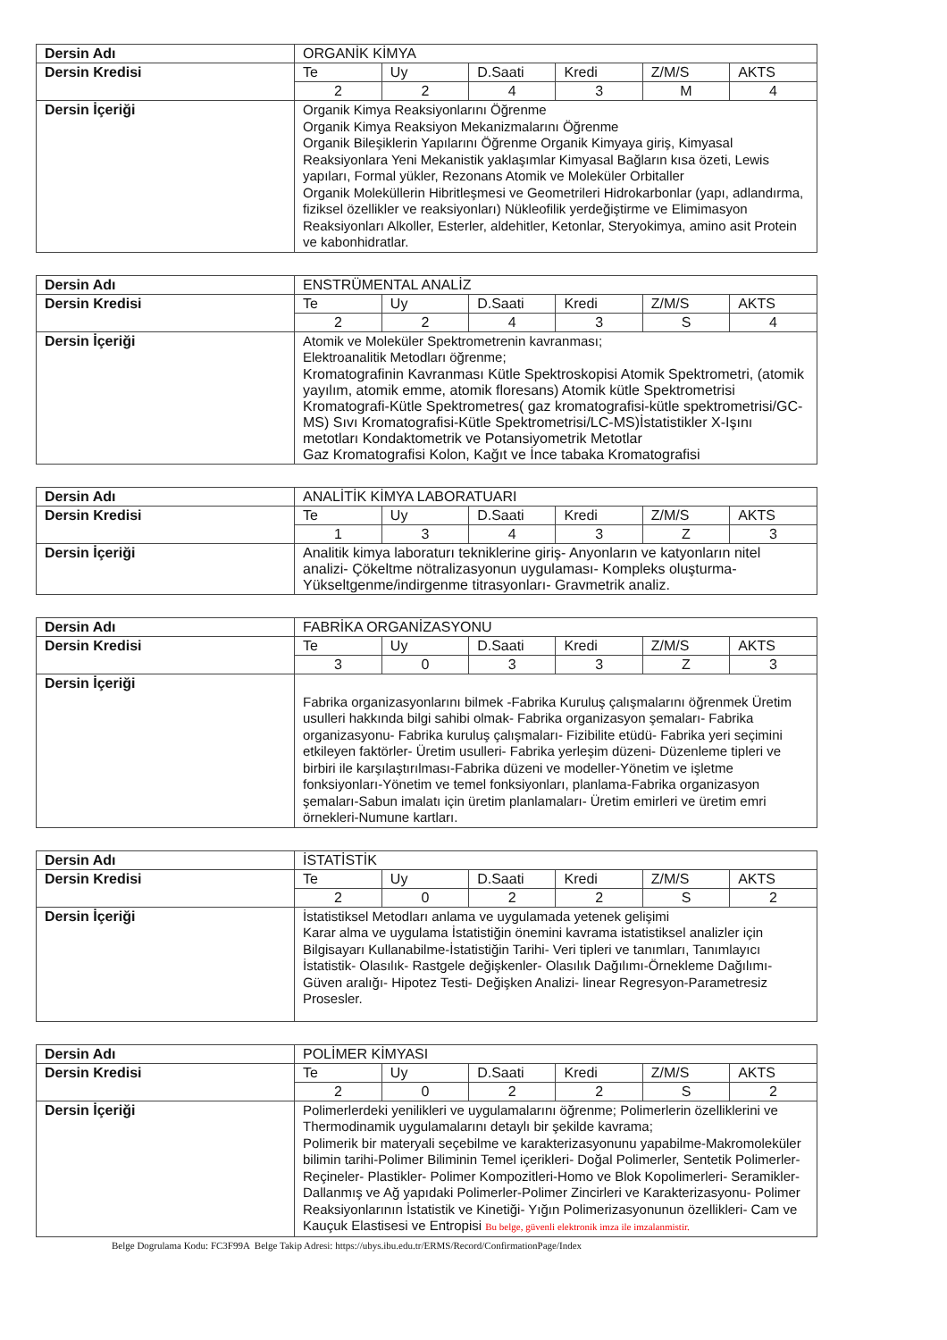| Dersin Adı | ORGANİK KİMYA |
| Dersin Kredisi | / Te / Uy / D.Saati / Kredi / Z/M/S / AKTS / / 2 / 2 / 4 / 3 / M / 4 / |
| Dersin İçeriği | Organik Kimya Reaksiyonlarını Öğrenme Organik Kimya Reaksiyon Mekanizmalarını Öğrenme Organik Bileşiklerin Yapılarını Öğrenme Organik Kimyaya giriş, Kimyasal Reaksiyonlara Yeni Mekanistik yaklaşımlar Kimyasal Bağların kısa özeti, Lewis yapıları, Formal yükler, Rezonans Atomik ve Moleküler Orbitaller Organik Moleküllerin Hibritleşmesi ve Geometrileri Hidrokarbonlar (yapı, adlandırma, fiziksel özellikler ve reaksiyonları) Nükleofilik yerdeğiştirme ve Elimimasyon Reaksiyonları Alkoller, Esterler, aldehitler, Ketonlar, Steryokimya, amino asit Protein ve kabonhidratlar. |
| Dersin Adı | ENSTRÜMENTAL ANALİZ |
| Dersin Kredisi | / Te / Uy / D.Saati / Kredi / Z/M/S / AKTS / / 2 / 2 / 4 / 3 / S / 4 / |
| Dersin İçeriği | Atomik ve Moleküler Spektrometrenin kavranması; Elektroanalitik Metodları öğrenme; Kromatografinin Kavranması Kütle Spektroskopisi Atomik Spektrometri, (atomik yayılım, atomik emme, atomik floresans) Atomik kütle Spektrometrisi Kromatografi-Kütle Spektrometres( gaz kromatografisi-kütle spektrometrisi/GC-MS) Sıvı Kromatografisi-Kütle Spektrometrisi/LC-MS)İstatistikler X-Işını metotları Kondaktometrik ve Potansiyometrik Metotlar Gaz Kromatografisi Kolon, Kağıt ve İnce tabaka Kromatografisi |
| Dersin Adı | ANALİTİK KİMYA LABORATUARI |
| Dersin Kredisi | / Te / Uy / D.Saati / Kredi / Z/M/S / AKTS / / 1 / 3 / 4 / 3 / Z / 3 / |
| Dersin İçeriği | Analitik kimya laboraturı tekniklerine giriş- Anyonların ve katyonların nitel analizi- Çökeltme nötralizasyonun uygulaması- Kompleks oluşturma- Yükseltgenme/indirgenme titrasyonları- Gravmetrik analiz. |
| Dersin Adı | FABRİKA ORGANİZASYONU |
| Dersin Kredisi | / Te / Uy / D.Saati / Kredi / Z/M/S / AKTS / / 3 / 0 / 3 / 3 / Z / 3 / |
| Dersin İçeriği | Fabrika organizasyonlarını bilmek -Fabrika Kuruluş çalışmalarını öğrenmek Üretim usulleri hakkında bilgi sahibi olmak- Fabrika organizasyon şemaları- Fabrika organizasyonu- Fabrika kuruluş çalışmaları- Fizibilite etüdü- Fabrika yeri seçimini etkileyen faktörler- Üretim usulleri- Fabrika yerleşim düzeni- Düzenleme tipleri ve birbiri ile karşılaştırılması-Fabrika düzeni ve modeller-Yönetim ve işletme fonksiyonları-Yönetim ve temel fonksiyonları, planlama-Fabrika organizasyon şemaları-Sabun imalatı için üretim planlamaları- Üretim emirleri ve üretim emri örnekleri-Numune kartları. |
| Dersin Adı | İSTATİSTİK |
| Dersin Kredisi | / Te / Uy / D.Saati / Kredi / Z/M/S / AKTS / / 2 / 0 / 2 / 2 / S / 2 / |
| Dersin İçeriği | İstatistiksel Metodları anlama ve uygulamada yetenek gelişimi Karar alma ve uygulama İstatistiğin önemini kavrama istatistiksel analizler için Bilgisayarı Kullanabilme-İstatistiğin Tarihi- Veri tipleri ve tanımları, Tanımlayıcı İstatistik- Olasılık- Rastgele değişkenler- Olasılık Dağılımı-Örnekleme Dağılımı- Güven aralığı- Hipotez Testi- Değişken Analizi- linear Regresyon-Parametresiz Prosesler. |
| Dersin Adı | POLİMER KİMYASI |
| Dersin Kredisi | / Te / Uy / D.Saati / Kredi / Z/M/S / AKTS / / 2 / 0 / 2 / 2 / S / 2 / |
| Dersin İçeriği | Polimerlerdeki yenilikleri ve uygulamalarını öğrenme; Polimerlerin özelliklerini ve Thermodinamik uygulamalarını detaylı bir şekilde kavrama; Polimerik bir materyali seçebilme ve karakterizasyonunu yapabilme-Makromoleküler bilimin tarihi-Polimer Biliminin Temel içerikleri- Doğal Polimerler, Sentetik Polimerler-Reçineler- Plastikler- Polimer Kompozitleri-Homo ve Blok Kopolimerleri- Seramikler- Dallanmış ve Ağ yapıdaki Polimerler-Polimer Zincirleri ve Karakterizasyonu- Polimer Reaksiyonlarının İstatistik ve Kinetiği- Yığın Polimerizasyonunun özellikleri- Cam ve Kauçuk Elastisesi ve Entropisi Bu belge, güvenli elektronik imza ile imzalanmistir. |
Belge Dogrulama Kodu: FC3F99A Belge Takip Adresi: https://ubys.ibu.edu.tr/ERMS/Record/ConfirmationPage/Index